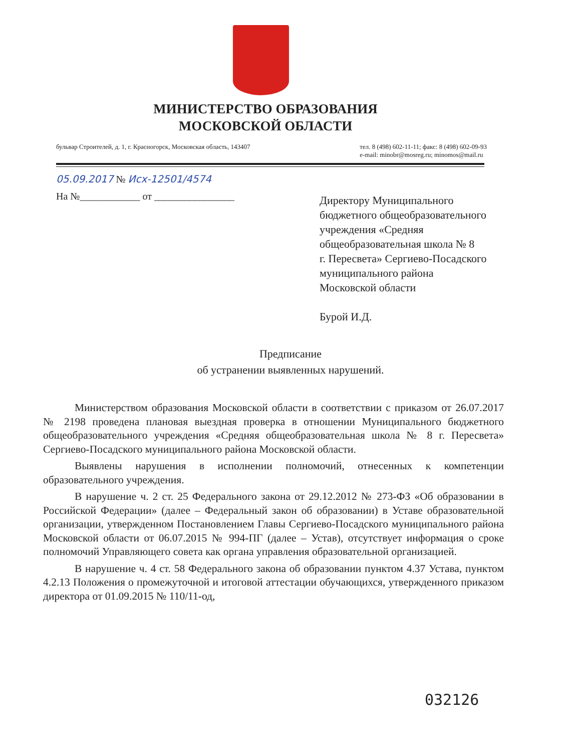МИНИСТЕРСТВО ОБРАЗОВАНИЯ
МОСКОВСКОЙ ОБЛАСТИ
бульвар Строителей, д. 1, г. Красногорск, Московская область, 143407 тел. 8 (498) 602-11-11; факс: 8 (498) 602-09-93
e-mail: minobr@mosreg.ru; minomos@mail.ru
05.09.2017 № Исх-12501/4574
На №____________ от ________________
Директору Муниципального
бюджетного общеобразовательного
учреждения «Средняя
общеобразовательная школа № 8
г. Пересвета» Сергиево-Посадского
муниципального района
Московской области
Бурой И.Д.
Предписание
об устранении выявленных нарушений.
Министерством образования Московской области в соответствии с приказом от 26.07.2017 № 2198 проведена плановая выездная проверка в отношении Муниципального бюджетного общеобразовательного учреждения «Средняя общеобразовательная школа № 8 г. Пересвета» Сергиево-Посадского муниципального района Московской области.
Выявлены нарушения в исполнении полномочий, отнесенных к компетенции образовательного учреждения.
В нарушение ч. 2 ст. 25 Федерального закона от 29.12.2012 № 273-ФЗ «Об образовании в Российской Федерации» (далее – Федеральный закон об образовании) в Уставе образовательной организации, утвержденном Постановлением Главы Сергиево-Посадского муниципального района Московской области от 06.07.2015 № 994-ПГ (далее – Устав), отсутствует информация о сроке полномочий Управляющего совета как органа управления образовательной организацией.
В нарушение ч. 4 ст. 58 Федерального закона об образовании пунктом 4.37 Устава, пунктом 4.2.13 Положения о промежуточной и итоговой аттестации обучающихся, утвержденного приказом директора от 01.09.2015 № 110/11-од,
032126